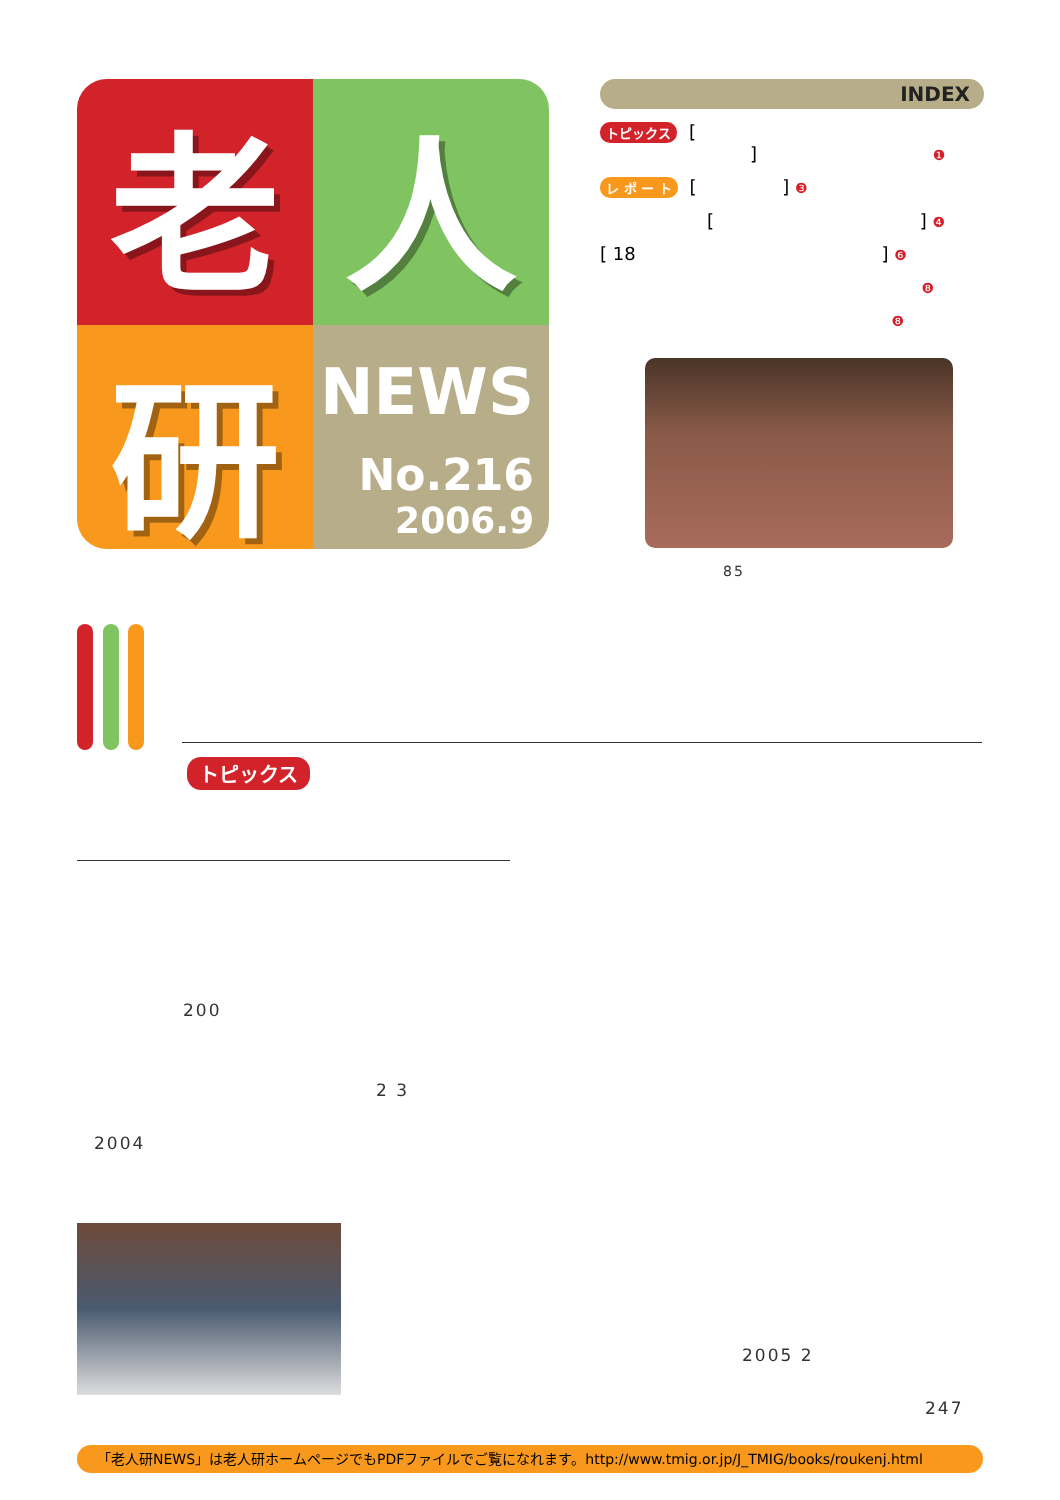老
人
研
NEWS
No.216
2006.9
INDEX
トピックス [
] ❶
レ ポ ー ト [ ] ❸
[ ] ❹
[ 18 ] ❻
❽
❽
85
トピックス
200
2 3
2004
2005 2
247
「老人研NEWS」は老人研ホームページでもPDFファイルでご覧になれます。http://www.tmig.or.jp/J_TMIG/books/roukenj.html